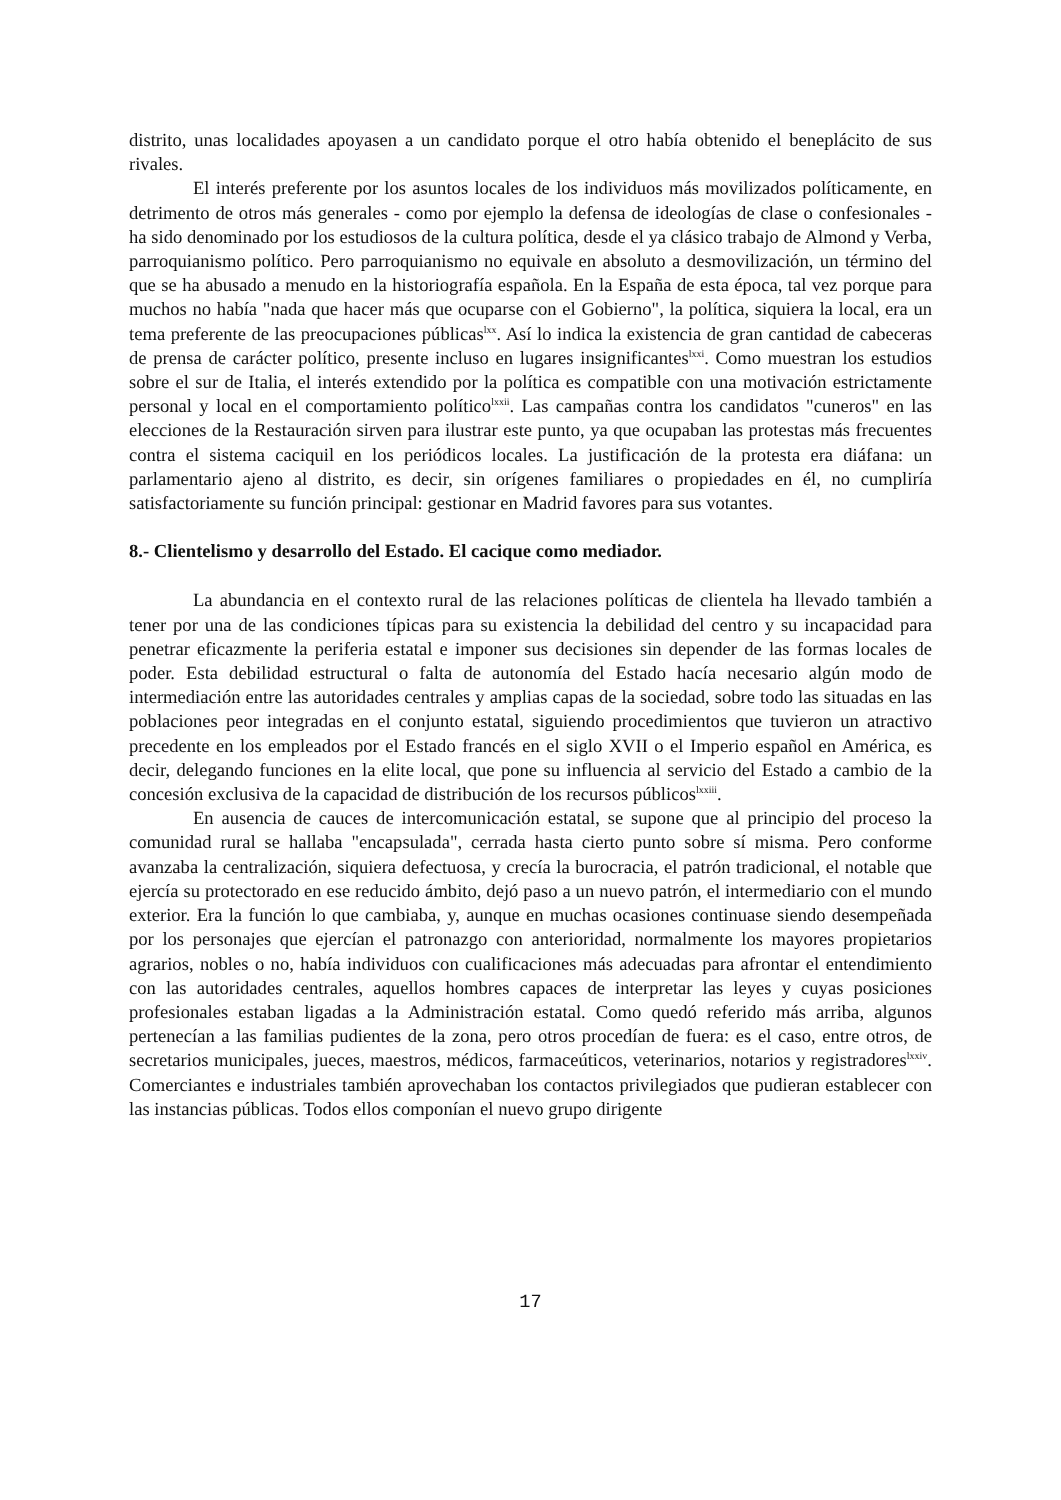distrito, unas localidades apoyasen a un candidato porque el otro había obtenido el beneplácito de sus rivales.
El interés preferente por los asuntos locales de los individuos más movilizados políticamente, en detrimento de otros más generales - como por ejemplo la defensa de ideologías de clase o confesionales - ha sido denominado por los estudiosos de la cultura política, desde el ya clásico trabajo de Almond y Verba, parroquianismo político. Pero parroquianismo no equivale en absoluto a desmovilización, un término del que se ha abusado a menudo en la historiografía española. En la España de esta época, tal vez porque para muchos no había "nada que hacer más que ocuparse con el Gobierno", la política, siquiera la local, era un tema preferente de las preocupaciones públicas<sup>lxx</sup>. Así lo indica la existencia de gran cantidad de cabeceras de prensa de carácter político, presente incluso en lugares insignificantes<sup>lxxi</sup>. Como muestran los estudios sobre el sur de Italia, el interés extendido por la política es compatible con una motivación estrictamente personal y local en el comportamiento político<sup>lxxii</sup>. Las campañas contra los candidatos "cuneros" en las elecciones de la Restauración sirven para ilustrar este punto, ya que ocupaban las protestas más frecuentes contra el sistema caciquil en los periódicos locales. La justificación de la protesta era diáfana: un parlamentario ajeno al distrito, es decir, sin orígenes familiares o propiedades en él, no cumpliría satisfactoriamente su función principal: gestionar en Madrid favores para sus votantes.
8.- Clientelismo y desarrollo del Estado. El cacique como mediador.
La abundancia en el contexto rural de las relaciones políticas de clientela ha llevado también a tener por una de las condiciones típicas para su existencia la debilidad del centro y su incapacidad para penetrar eficazmente la periferia estatal e imponer sus decisiones sin depender de las formas locales de poder. Esta debilidad estructural o falta de autonomía del Estado hacía necesario algún modo de intermediación entre las autoridades centrales y amplias capas de la sociedad, sobre todo las situadas en las poblaciones peor integradas en el conjunto estatal, siguiendo procedimientos que tuvieron un atractivo precedente en los empleados por el Estado francés en el siglo XVII o el Imperio español en América, es decir, delegando funciones en la elite local, que pone su influencia al servicio del Estado a cambio de la concesión exclusiva de la capacidad de distribución de los recursos públicos<sup>lxxiii</sup>.
En ausencia de cauces de intercomunicación estatal, se supone que al principio del proceso la comunidad rural se hallaba "encapsulada", cerrada hasta cierto punto sobre sí misma. Pero conforme avanzaba la centralización, siquiera defectuosa, y crecía la burocracia, el patrón tradicional, el notable que ejercía su protectorado en ese reducido ámbito, dejó paso a un nuevo patrón, el intermediario con el mundo exterior. Era la función lo que cambiaba, y, aunque en muchas ocasiones continuase siendo desempeñada por los personajes que ejercían el patronazgo con anterioridad, normalmente los mayores propietarios agrarios, nobles o no, había individuos con cualificaciones más adecuadas para afrontar el entendimiento con las autoridades centrales, aquellos hombres capaces de interpretar las leyes y cuyas posiciones profesionales estaban ligadas a la Administración estatal. Como quedó referido más arriba, algunos pertenecían a las familias pudientes de la zona, pero otros procedían de fuera: es el caso, entre otros, de secretarios municipales, jueces, maestros, médicos, farmaceúticos, veterinarios, notarios y registradores<sup>lxxiv</sup>. Comerciantes e industriales también aprovechaban los contactos privilegiados que pudieran establecer con las instancias públicas. Todos ellos componían el nuevo grupo dirigente
17